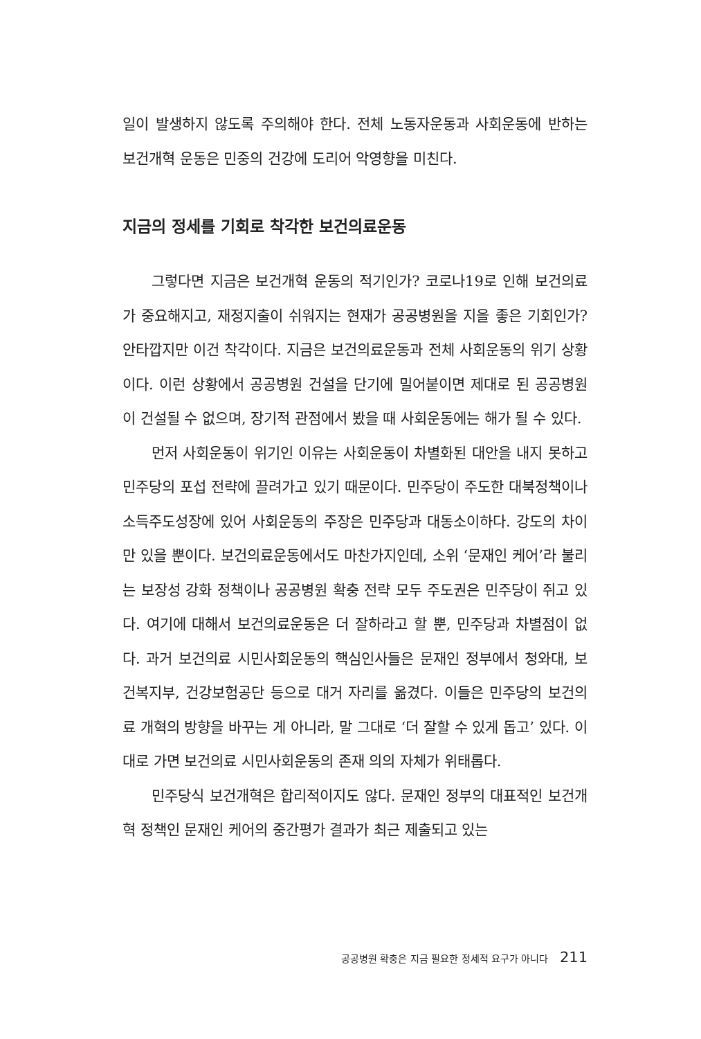일이 발생하지 않도록 주의해야 한다. 전체 노동자운동과 사회운동에 반하는 보건개혁 운동은 민중의 건강에 도리어 악영향을 미친다.
지금의 정세를 기회로 착각한 보건의료운동
그렇다면 지금은 보건개혁 운동의 적기인가? 코로나19로 인해 보건의료가 중요해지고, 재정지출이 쉬워지는 현재가 공공병원을 지을 좋은 기회인가? 안타깝지만 이건 착각이다. 지금은 보건의료운동과 전체 사회운동의 위기 상황이다. 이런 상황에서 공공병원 건설을 단기에 밀어붙이면 제대로 된 공공병원이 건설될 수 없으며, 장기적 관점에서 봤을 때 사회운동에는 해가 될 수 있다.
먼저 사회운동이 위기인 이유는 사회운동이 차별화된 대안을 내지 못하고 민주당의 포섭 전략에 끌려가고 있기 때문이다. 민주당이 주도한 대북정책이나 소득주도성장에 있어 사회운동의 주장은 민주당과 대동소이하다. 강도의 차이만 있을 뿐이다. 보건의료운동에서도 마찬가지인데, 소위 ‘문재인 케어’라 불리는 보장성 강화 정책이나 공공병원 확충 전략 모두 주도권은 민주당이 쥐고 있다. 여기에 대해서 보건의료운동은 더 잘하라고 할 뿐, 민주당과 차별점이 없다. 과거 보건의료 시민사회운동의 핵심인사들은 문재인 정부에서 청와대, 보건복지부, 건강보험공단 등으로 대거 자리를 옮겼다. 이들은 민주당의 보건의료 개혁의 방향을 바꾸는 게 아니라, 말 그대로 ‘더 잘할 수 있게 돕고’ 있다. 이대로 가면 보건의료 시민사회운동의 존재 의의 자체가 위태롭다.
민주당식 보건개혁은 합리적이지도 않다. 문재인 정부의 대표적인 보건개혁 정책인 문재인 케어의 중간평가 결과가 최근 제출되고 있는
공공병원 확충은 지금 필요한 정세적 요구가 아니다 211